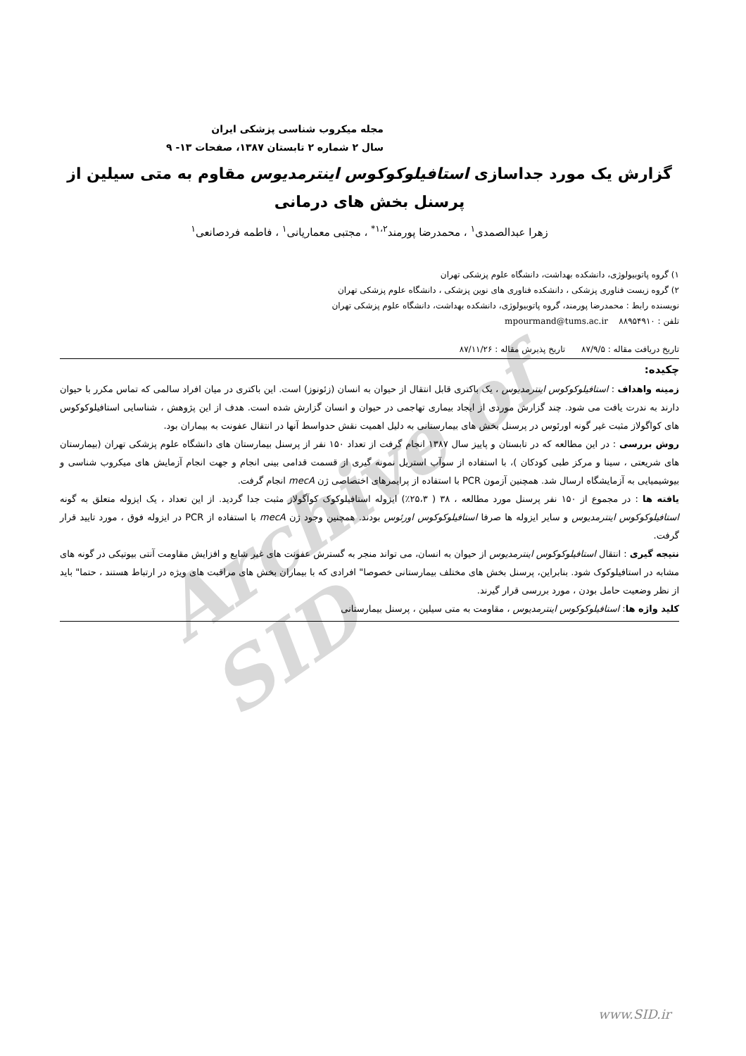Archive of SID
مجله میکروب شناسی پزشکی ایران
سال ۲ شماره ۲ تابستان ۱۳۸۷، صفحات ۱۳- ۹
گزارش یک مورد جداسازی استافیلوکوکوس اینترمدیوس مقاوم به متی سیلین از پرسنل بخش های درمانی
زهرا عبدالصمدی<sup>۱</sup> ، محمدرضا پورمند<sup>۱،۲*</sup> ، مجتبی معماریانی<sup>۱</sup> ، فاطمه فردصانعی<sup>۱</sup>
۱) گروه پاتوبیولوژی، دانشکده بهداشت، دانشگاه علوم پزشکی تهران
۲) گروه زیست فناوری پزشکی ، دانشکده فناوری های نوین پزشکی ، دانشگاه علوم پزشکی تهران
نویسنده رابط : محمدرضا پورمند، گروه پاتوبیولوژی، دانشکده بهداشت، دانشگاه علوم پزشکی تهران
تلفن : ۸۸۹۵۴۹۱۰ mpourmand@tums.ac.ir
تاریخ دریافت مقاله : ۸۷/۹/۵ تاریخ پذیرش مقاله : ۸۷/۱۱/۲۶
چکیده:
زمینه واهداف : استافیلوکوکوس اینترمدیوس ، یک باکتری قابل انتقال از حیوان به انسان (زئونوز) است. این باکتری در میان افراد سالمی که تماس مکرر با حیوان دارند به ندرت یافت می شود. چند گزارش موردی از ایجاد بیماری تهاجمی در حیوان و انسان گزارش شده است. هدف از این پژوهش ، شناسایی استافیلوکوکوس های کواگولاز مثبت غیر گونه اورئوس در پرسنل بخش های بیمارستانی به دلیل اهمیت نقش حدواسط آنها در انتقال عفونت به بیماران بود.
روش بررسی : در این مطالعه که در تابستان و پاییز سال ۱۳۸۷ انجام گرفت از تعداد ۱۵۰ نفر از پرسنل بیمارستان های دانشگاه علوم پزشکی تهران (بیمارستان های شریعتی ، سینا و مرکز طبی کودکان )، با استفاده از سوآب استریل نمونه گیری از قسمت قدامی بینی انجام و جهت انجام آزمایش های میکروب شناسی و بیوشیمیایی به آزمایشگاه ارسال شد. همچنین آزمون PCR با استفاده از پرایمرهای اختصاصی ژن mecA انجام گرفت.
یافته ها : در مجموع از ۱۵۰ نفر پرسنل مورد مطالعه ، ۳۸ ( ۲۵،۳٪) ایزوله استافیلوکوک کوآگولاز مثبت جدا گردید. از این تعداد ، یک ایزوله متعلق به گونه استافیلوکوکوس اینترمدیوس و سایر ایزوله ها صرفا استافیلوکوکوس اورئوس بودند. همچنین وجود ژن mecA با استفاده از PCR در ایزوله فوق ، مورد تایید قرار گرفت.
نتیجه گیری : انتقال استافیلوکوکوس اینترمدیوس از حیوان به انسان، می تواند منجر به گسترش عفونت های غیر شایع و افزایش مقاومت آنتی بیوتیکی در گونه های مشابه در استافیلوکوک شود. بنابراین، پرسنل بخش های مختلف بیمارستانی خصوصا" افرادی که با بیماران بخش های مراقبت های ویژه در ارتباط هستند ، حتما" باید از نظر وضعیت حامل بودن ، مورد بررسی قرار گیرند.
کلید واژه ها: استافیلوکوکوس اینترمدیوس ، مقاومت به متی سیلین ، پرسنل بیمارستانی
www.SID.ir